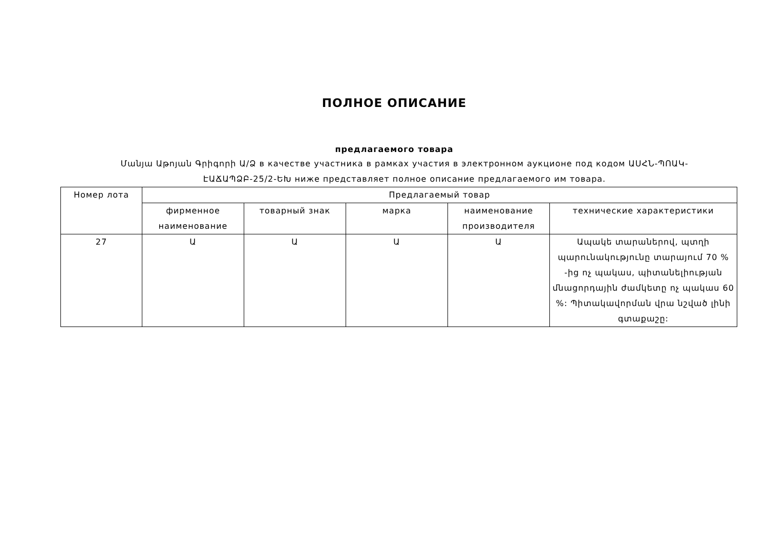ПОЛНОЕ ОПИСАНИЕ
предлагаемого товара
Մանյա Աթոյան Գրիգորի Ա/Ձ в качестве участника в рамках участия в электронном аукционе под кодом ԱՍՀՆ-ՊՈԱԿ-ԷԱՃԱՊՁԲ-25/2-ԵԽ ниже представляет полное описание предлагаемого им товара.
| Номер лота | Предлагаемый товар | | | | |
| --- | --- | --- | --- | --- | --- |
| | фирменное наименование | товарный знак | марка | наименование производителя | технические характеристики |
| 27 | Ա | Ա | Ա | Ա | Ապակե տարաներով, պտղի պարունակությունը տարայում 70 % -ից ոչ պակաս, պիտանելիության մնացորդային ժամկետը ոչ պակաս 60 %: Պիտակավորման վրա նշված լինի գտաքաշը: |